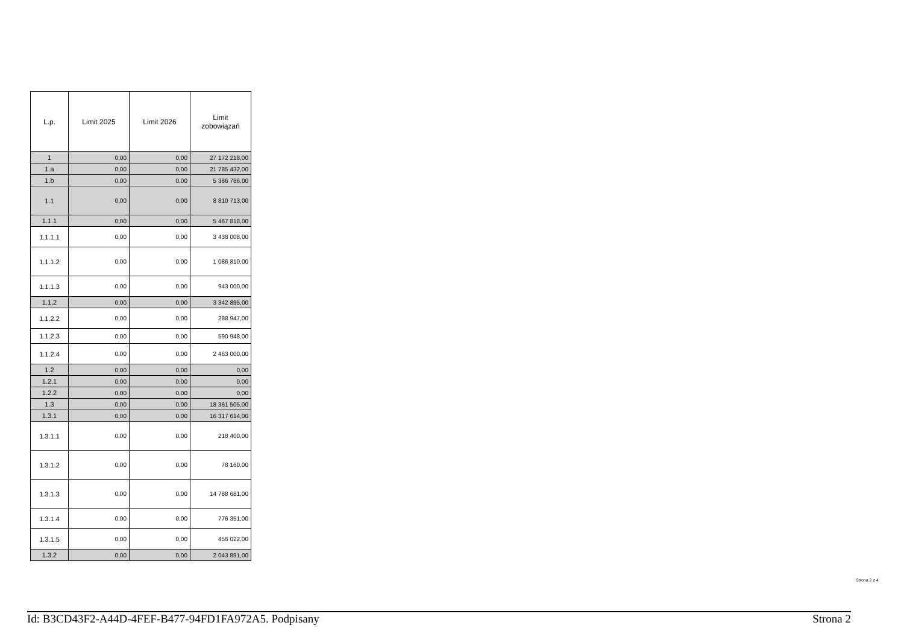| L.p. | Limit 2025 | Limit 2026 | Limit zobowiązań |
| --- | --- | --- | --- |
| 1 | 0,00 | 0,00 | 27 172 218,00 |
| 1.a | 0,00 | 0,00 | 21 785 432,00 |
| 1.b | 0,00 | 0,00 | 5 386 786,00 |
| 1.1 | 0,00 | 0,00 | 8 810 713,00 |
| 1.1.1 | 0,00 | 0,00 | 5 467 818,00 |
| 1.1.1.1 | 0,00 | 0,00 | 3 438 008,00 |
| 1.1.1.2 | 0,00 | 0,00 | 1 086 810,00 |
| 1.1.1.3 | 0,00 | 0,00 | 943 000,00 |
| 1.1.2 | 0,00 | 0,00 | 3 342 895,00 |
| 1.1.2.2 | 0,00 | 0,00 | 288 947,00 |
| 1.1.2.3 | 0,00 | 0,00 | 590 948,00 |
| 1.1.2.4 | 0,00 | 0,00 | 2 463 000,00 |
| 1.2 | 0,00 | 0,00 | 0,00 |
| 1.2.1 | 0,00 | 0,00 | 0,00 |
| 1.2.2 | 0,00 | 0,00 | 0,00 |
| 1.3 | 0,00 | 0,00 | 18 361 505,00 |
| 1.3.1 | 0,00 | 0,00 | 16 317 614,00 |
| 1.3.1.1 | 0,00 | 0,00 | 218 400,00 |
| 1.3.1.2 | 0,00 | 0,00 | 78 160,00 |
| 1.3.1.3 | 0,00 | 0,00 | 14 788 681,00 |
| 1.3.1.4 | 0,00 | 0,00 | 776 351,00 |
| 1.3.1.5 | 0,00 | 0,00 | 456 022,00 |
| 1.3.2 | 0,00 | 0,00 | 2 043 891,00 |
Strona 2 z 4
Id: B3CD43F2-A44D-4FEF-B477-94FD1FA972A5. Podpisany Strona 2